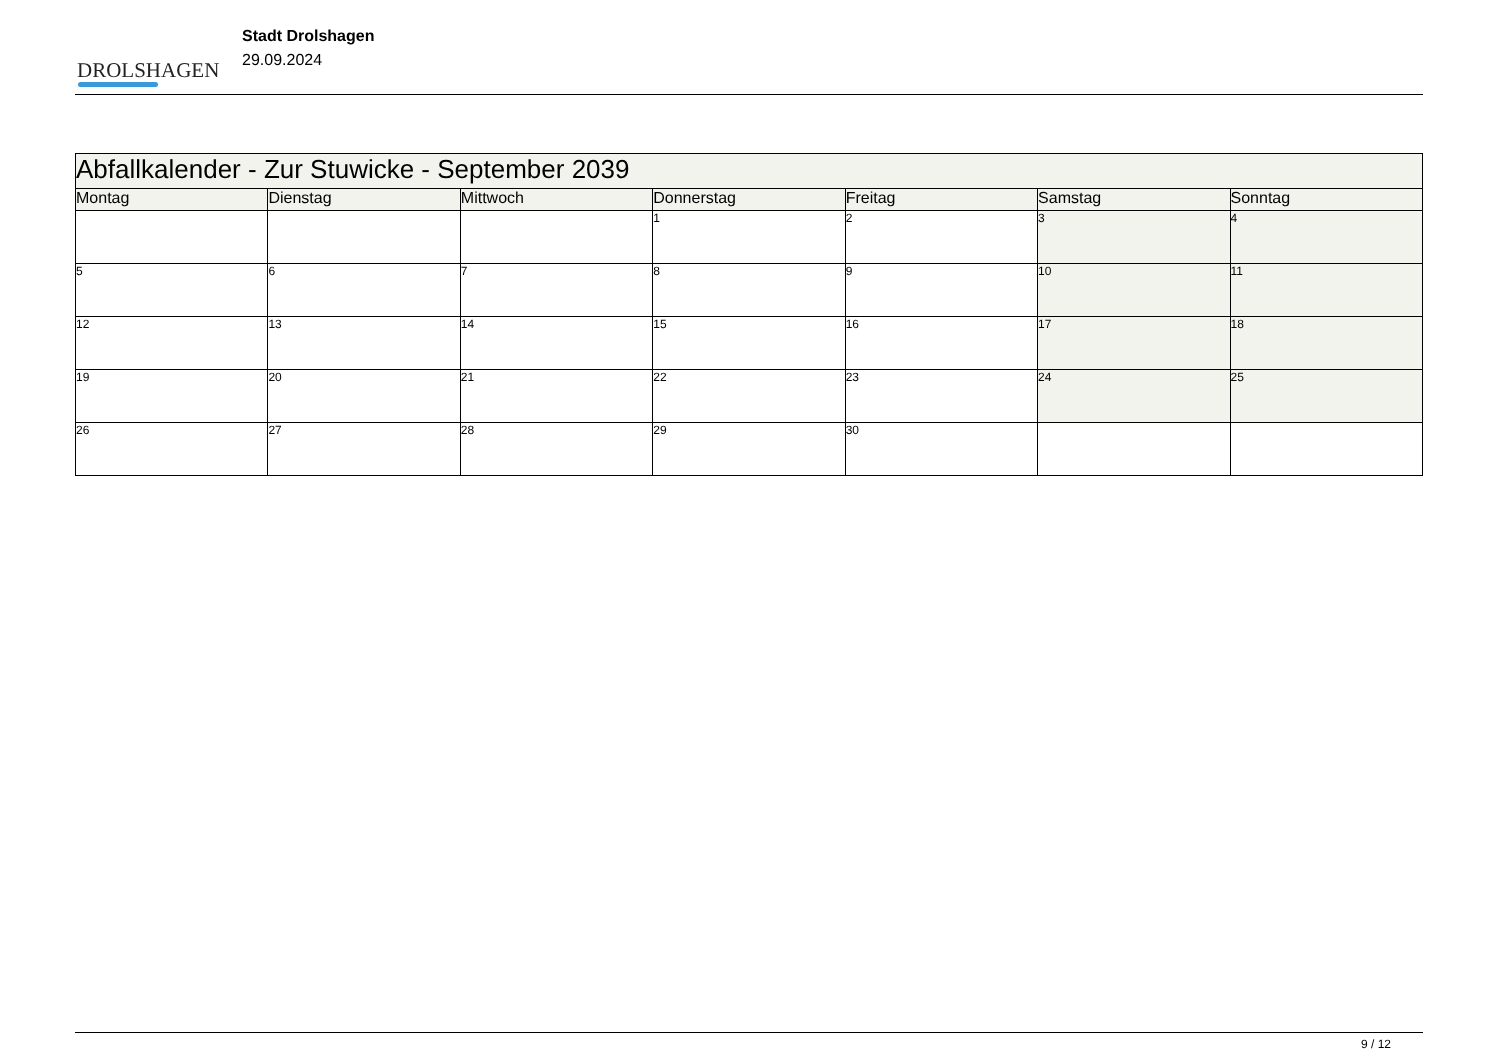DROLSHAGEN
Stadt Drolshagen
29.09.2024
| Abfallkalender - Zur Stuwicke - September 2039 | | | | | | |
| Montag | Dienstag | Mittwoch | Donnerstag | Freitag | Samstag | Sonntag |
| | | | 1 | 2 | 3 | 4 |
| 5 | 6 | 7 | 8 | 9 | 10 | 11 |
| 12 | 13 | 14 | 15 | 16 | 17 | 18 |
| 19 | 20 | 21 | 22 | 23 | 24 | 25 |
| 26 | 27 | 28 | 29 | 30 | | |
9 / 12